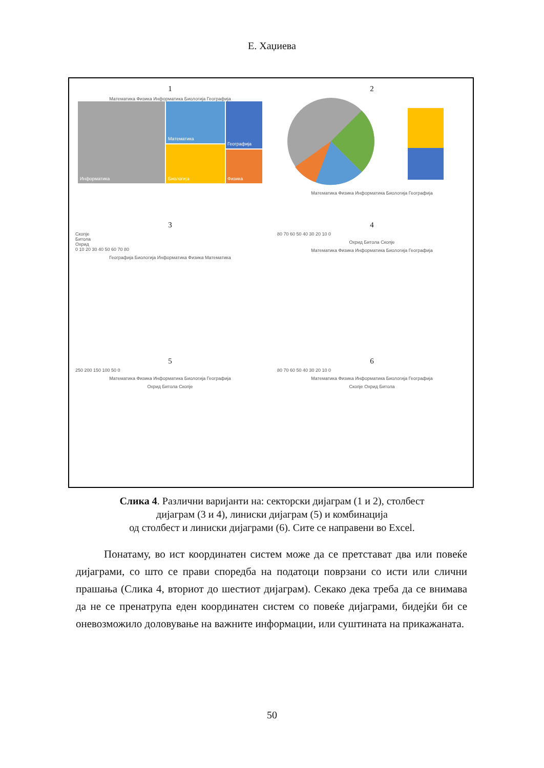Е. Хаџиева
1
Математика Физика Информатика Биологија Географија
Информатика
Математика
Географија
Биологија
Физика
2
Математика Физика Информатика Биологија Географија
3
Скопје
Битола
Охрид
0 10 20 30 40 50 60 70 80
Географија Биологија Информатика Физика Математика
4
80 70 60 50 40 30 20 10 0
Охрид Битола Скопје
Математика Физика Информатика Биологија Географија
5
250 200 150 100 50 0
Математика Физика Информатика Биологија Географија
Охрид Битола Скопје
6
80 70 60 50 40 30 20 10 0
Математика Физика Информатика Биологија Географија
Скопје Охрид Битола
Слика 4. Различни варијанти на: секторски дијаграм (1 и 2), столбест
дијаграм (3 и 4), линиски дијаграм (5) и комбинација
од столбест и линиски дијаграми (6). Сите се направени во Excel.
Понатаму, во ист координатен систем може да се претставaт два или повеќе дијаграми, со што се прави споредба на податоци поврзани со исти или слични прашања (Слика 4, вториот до шестиот дијаграм). Секако дека треба да се внимава да не се пренатрупа еден координатен систем со повеќе дијаграми, бидејќи би се оневозможило доловување на важните информации, или суштината на прикажаната.
50